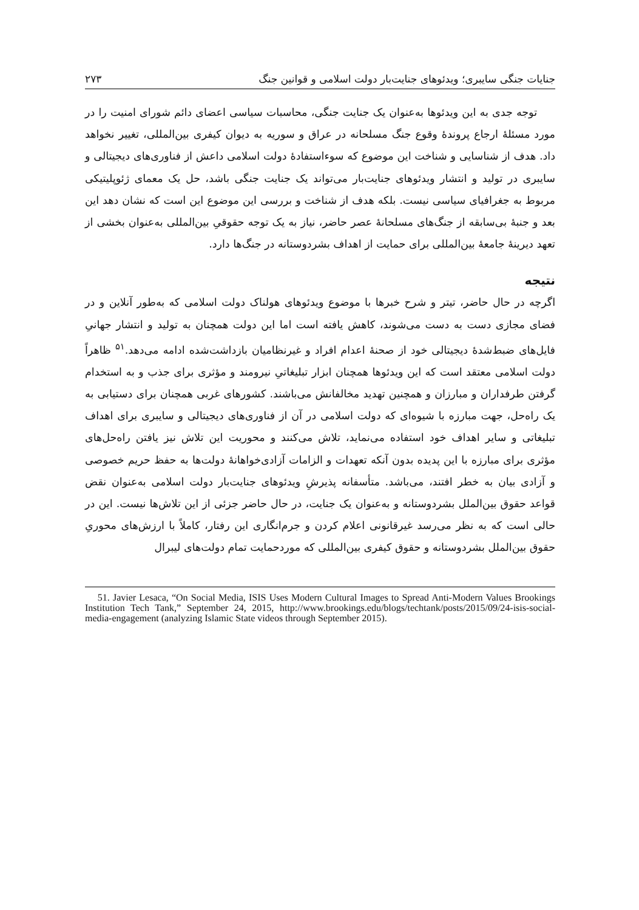جنایات جنگی سایبری؛ ویدئوهای جنایت‌بار دولت اسلامی و قوانین جنگ ۲۷۳
توجه جدی به این ویدئوها به‌عنوان یک جنایت جنگی، محاسبات سیاسی اعضای دائم شورای امنیت را در مورد مسئلهٔ ارجاع پروندهٔ وقوع جنگ مسلحانه در عراق و سوریه به دیوان کیفری بین‌المللی، تغییر نخواهد داد. هدف از شناسایی و شناخت این موضوع که سوءاستفادهٔ دولت اسلامی داعش از فناوری‌های دیجیتالی و سایبری در تولید و انتشار ویدئوهای جنایت‌بار می‌تواند یک جنایت جنگی باشد، حل یک معمای ژئوپلیتیکی مربوط به جغرافیای سیاسی نیست. بلکه هدف از شناخت و بررسی این موضوع این است که نشان دهد این بعد و جنبهٔ بی‌سابقه از جنگ‌های مسلحانهٔ عصر حاضر، نیاز به یک توجه حقوقیِ بین‌المللی به‌عنوان بخشی از تعهد دیرینهٔ جامعهٔ بین‌المللی برای حمایت از اهداف بشردوستانه در جنگ‌ها دارد.
نتیجه
اگرچه در حال حاضر، تیتر و شرح خبرها با موضوع ویدئوهای هولناک دولت اسلامی که به‌طور آنلاین و در فضای مجازی دست به دست می‌شوند، کاهش یافته است اما این دولت همچنان به تولید و انتشار جهانیِ فایل‌های ضبط‌شدهٔ دیجیتالی خود از صحنهٔ اعدام افراد و غیرنظامیان بازداشت‌شده ادامه می‌دهد.<sup>۵۱</sup> ظاهراً دولت اسلامی معتقد است که این ویدئوها همچنان ابزار تبلیغاتیِ نیرومند و مؤثری برای جذب و به استخدام گرفتن طرفداران و مبارزان و همچنین تهدید مخالفانش می‌باشند. کشورهای غربی همچنان برای دستیابی به یک راه‌حل، جهت مبارزه با شیوه‌ای که دولت اسلامی در آن از فناوری‌های دیجیتالی و سایبری برای اهداف تبلیغاتی و سایر اهداف خود استفاده می‌نماید، تلاش می‌کنند و محوریت این تلاش نیز یافتن راه‌حل‌های مؤثری برای مبارزه با این پدیده بدون آنکه تعهدات و الزامات آزادی‌خواهانهٔ دولت‌ها به حفظ حریم خصوصی و آزادی بیان به خطر افتند، می‌باشد. متأسفانه پذیرشِ ویدئوهای جنایت‌بار دولت اسلامی به‌عنوان نقض قواعد حقوق بین‌الملل بشردوستانه و به‌عنوان یک جنایت، در حال حاضر جزئی از این تلاش‌ها نیست. این در حالی است که به نظر می‌رسد غیرقانونی اعلام کردن و جرم‌انگاری این رفتار، کاملاً با ارزش‌های محوریِ حقوق بین‌الملل بشردوستانه و حقوق کیفری بین‌المللی که موردحمایت تمام دولت‌های لیبرال
51. Javier Lesaca, “On Social Media, ISIS Uses Modern Cultural Images to Spread Anti-Modern Values Brookings Institution Tech Tank,” September 24, 2015, http://www.brookings.edu/blogs/techtank/posts/2015/09/24-isis-social-media-engagement (analyzing Islamic State videos through September 2015).